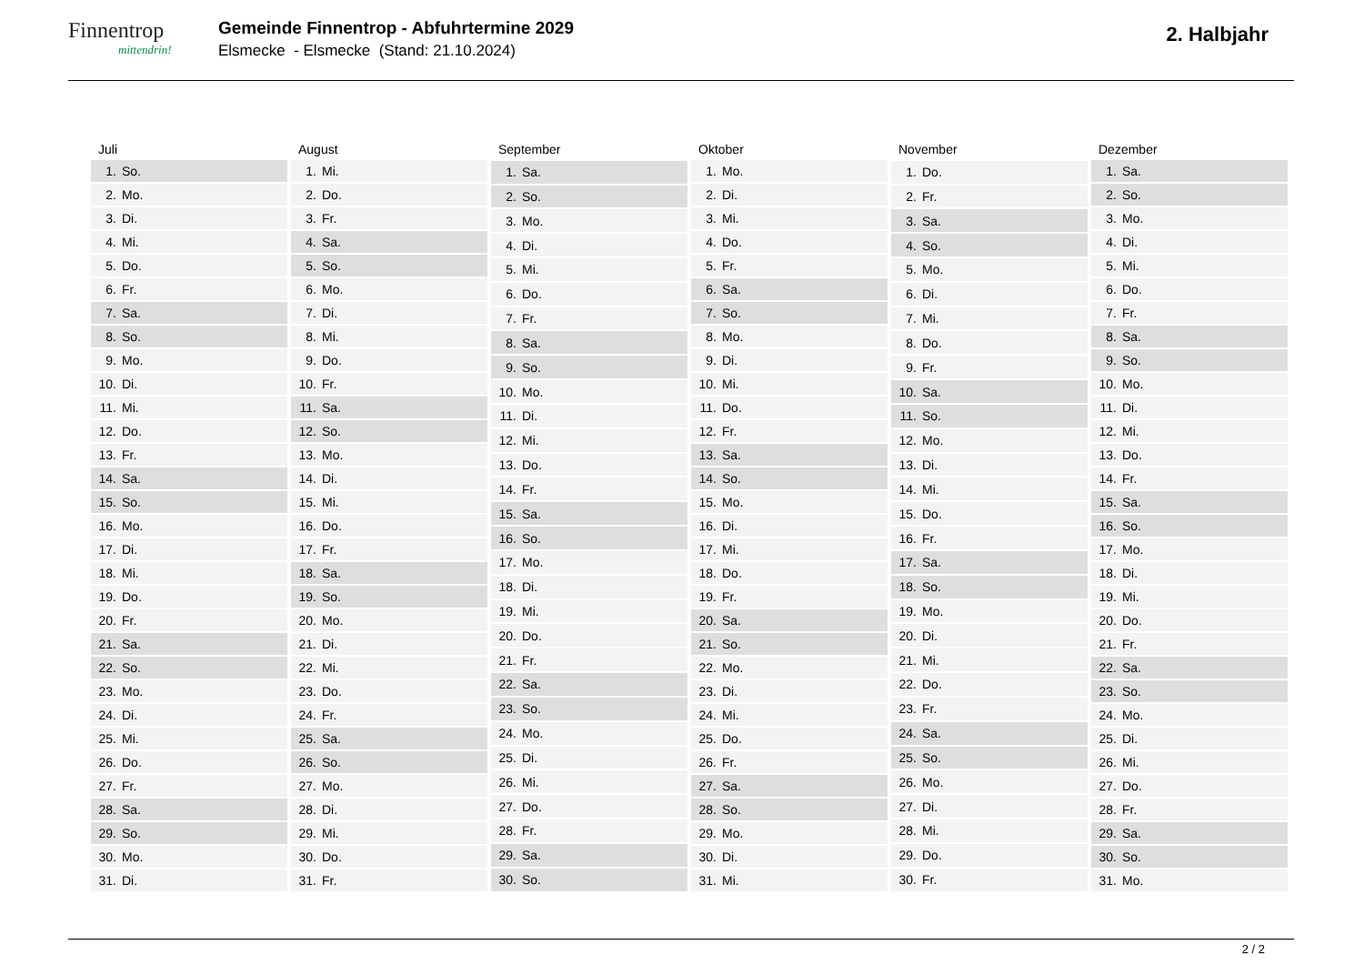Finnentrop
mittendrin!
Gemeinde Finnentrop - Abfuhrtermine 2029
Elsmecke - Elsmecke (Stand: 21.10.2024)
2. Halbjahr
| Juli | |
| --- | --- |
| 1. | So. |
| 2. | Mo. |
| 3. | Di. |
| 4. | Mi. |
| 5. | Do. |
| 6. | Fr. |
| 7. | Sa. |
| 8. | So. |
| 9. | Mo. |
| 10. | Di. |
| 11. | Mi. |
| 12. | Do. |
| 13. | Fr. |
| 14. | Sa. |
| 15. | So. |
| 16. | Mo. |
| 17. | Di. |
| 18. | Mi. |
| 19. | Do. |
| 20. | Fr. |
| 21. | Sa. |
| 22. | So. |
| 23. | Mo. |
| 24. | Di. |
| 25. | Mi. |
| 26. | Do. |
| 27. | Fr. |
| 28. | Sa. |
| 29. | So. |
| 30. | Mo. |
| 31. | Di. |
| August | |
| --- | --- |
| 1. | Mi. |
| 2. | Do. |
| 3. | Fr. |
| 4. | Sa. |
| 5. | So. |
| 6. | Mo. |
| 7. | Di. |
| 8. | Mi. |
| 9. | Do. |
| 10. | Fr. |
| 11. | Sa. |
| 12. | So. |
| 13. | Mo. |
| 14. | Di. |
| 15. | Mi. |
| 16. | Do. |
| 17. | Fr. |
| 18. | Sa. |
| 19. | So. |
| 20. | Mo. |
| 21. | Di. |
| 22. | Mi. |
| 23. | Do. |
| 24. | Fr. |
| 25. | Sa. |
| 26. | So. |
| 27. | Mo. |
| 28. | Di. |
| 29. | Mi. |
| 30. | Do. |
| 31. | Fr. |
| September | |
| --- | --- |
| 1. | Sa. |
| 2. | So. |
| 3. | Mo. |
| 4. | Di. |
| 5. | Mi. |
| 6. | Do. |
| 7. | Fr. |
| 8. | Sa. |
| 9. | So. |
| 10. | Mo. |
| 11. | Di. |
| 12. | Mi. |
| 13. | Do. |
| 14. | Fr. |
| 15. | Sa. |
| 16. | So. |
| 17. | Mo. |
| 18. | Di. |
| 19. | Mi. |
| 20. | Do. |
| 21. | Fr. |
| 22. | Sa. |
| 23. | So. |
| 24. | Mo. |
| 25. | Di. |
| 26. | Mi. |
| 27. | Do. |
| 28. | Fr. |
| 29. | Sa. |
| 30. | So. |
| Oktober | |
| --- | --- |
| 1. | Mo. |
| 2. | Di. |
| 3. | Mi. |
| 4. | Do. |
| 5. | Fr. |
| 6. | Sa. |
| 7. | So. |
| 8. | Mo. |
| 9. | Di. |
| 10. | Mi. |
| 11. | Do. |
| 12. | Fr. |
| 13. | Sa. |
| 14. | So. |
| 15. | Mo. |
| 16. | Di. |
| 17. | Mi. |
| 18. | Do. |
| 19. | Fr. |
| 20. | Sa. |
| 21. | So. |
| 22. | Mo. |
| 23. | Di. |
| 24. | Mi. |
| 25. | Do. |
| 26. | Fr. |
| 27. | Sa. |
| 28. | So. |
| 29. | Mo. |
| 30. | Di. |
| 31. | Mi. |
| November | |
| --- | --- |
| 1. | Do. |
| 2. | Fr. |
| 3. | Sa. |
| 4. | So. |
| 5. | Mo. |
| 6. | Di. |
| 7. | Mi. |
| 8. | Do. |
| 9. | Fr. |
| 10. | Sa. |
| 11. | So. |
| 12. | Mo. |
| 13. | Di. |
| 14. | Mi. |
| 15. | Do. |
| 16. | Fr. |
| 17. | Sa. |
| 18. | So. |
| 19. | Mo. |
| 20. | Di. |
| 21. | Mi. |
| 22. | Do. |
| 23. | Fr. |
| 24. | Sa. |
| 25. | So. |
| 26. | Mo. |
| 27. | Di. |
| 28. | Mi. |
| 29. | Do. |
| 30. | Fr. |
| Dezember | |
| --- | --- |
| 1. | Sa. |
| 2. | So. |
| 3. | Mo. |
| 4. | Di. |
| 5. | Mi. |
| 6. | Do. |
| 7. | Fr. |
| 8. | Sa. |
| 9. | So. |
| 10. | Mo. |
| 11. | Di. |
| 12. | Mi. |
| 13. | Do. |
| 14. | Fr. |
| 15. | Sa. |
| 16. | So. |
| 17. | Mo. |
| 18. | Di. |
| 19. | Mi. |
| 20. | Do. |
| 21. | Fr. |
| 22. | Sa. |
| 23. | So. |
| 24. | Mo. |
| 25. | Di. |
| 26. | Mi. |
| 27. | Do. |
| 28. | Fr. |
| 29. | Sa. |
| 30. | So. |
| 31. | Mo. |
2 / 2